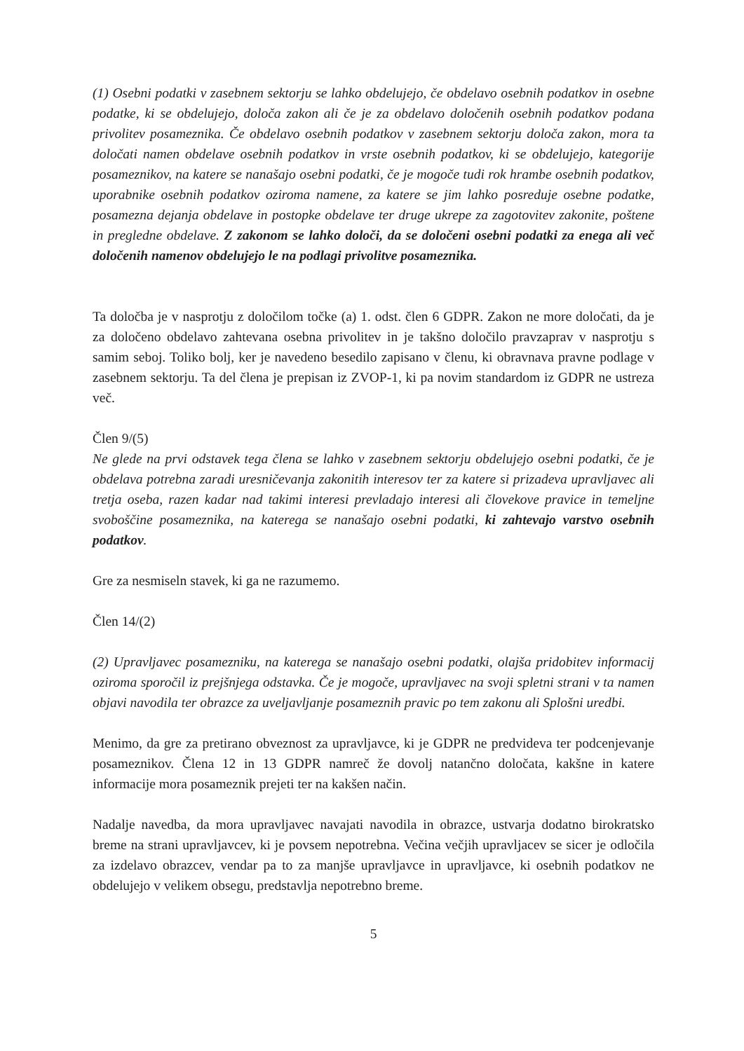(1) Osebni podatki v zasebnem sektorju se lahko obdelujejo, če obdelavo osebnih podatkov in osebne podatke, ki se obdelujejo, določa zakon ali če je za obdelavo določenih osebnih podatkov podana privolitev posameznika. Če obdelavo osebnih podatkov v zasebnem sektorju določa zakon, mora ta določati namen obdelave osebnih podatkov in vrste osebnih podatkov, ki se obdelujejo, kategorije posameznikov, na katere se nanašajo osebni podatki, če je mogoče tudi rok hrambe osebnih podatkov, uporabnike osebnih podatkov oziroma namene, za katere se jim lahko posreduje osebne podatke, posamezna dejanja obdelave in postopke obdelave ter druge ukrepe za zagotovitev zakonite, poštene in pregledne obdelave. Z zakonom se lahko določi, da se določeni osebni podatki za enega ali več določenih namenov obdelujejo le na podlagi privolitve posameznika.
Ta določba je v nasprotju z določilom točke (a) 1. odst. člen 6 GDPR. Zakon ne more določati, da je za določeno obdelavo zahtevana osebna privolitev in je takšno določilo pravzaprav v nasprotju s samim seboj. Toliko bolj, ker je navedeno besedilo zapisano v členu, ki obravnava pravne podlage v zasebnem sektorju. Ta del člena je prepisan iz ZVOP-1, ki pa novim standardom iz GDPR ne ustreza več.
Člen 9/(5)
Ne glede na prvi odstavek tega člena se lahko v zasebnem sektorju obdelujejo osebni podatki, če je obdelava potrebna zaradi uresničevanja zakonitih interesov ter za katere si prizadeva upravljavec ali tretja oseba, razen kadar nad takimi interesi prevladajo interesi ali človekove pravice in temeljne svoboščine posameznika, na katerega se nanašajo osebni podatki, ki zahtevajo varstvo osebnih podatkov.
Gre za nesmiseln stavek, ki ga ne razumemo.
Člen 14/(2)
(2) Upravljavec posamezniku, na katerega se nanašajo osebni podatki, olajša pridobitev informacij oziroma sporočil iz prejšnjega odstavka. Če je mogoče, upravljavec na svoji spletni strani v ta namen objavi navodila ter obrazce za uveljavljanje posameznih pravic po tem zakonu ali Splošni uredbi.
Menimo, da gre za pretirano obveznost za upravljavce, ki je GDPR ne predvideva ter podcenjevanje posameznikov. Člena 12 in 13 GDPR namreč že dovolj natančno določata, kakšne in katere informacije mora posameznik prejeti ter na kakšen način.
Nadalje navedba, da mora upravljavec navajati navodila in obrazce, ustvarja dodatno birokratsko breme na strani upravljavcev, ki je povsem nepotrebna. Večina večjih upravljacev se sicer je odločila za izdelavo obrazcev, vendar pa to za manjše upravljavce in upravljavce, ki osebnih podatkov ne obdelujejo v velikem obsegu, predstavlja nepotrebno breme.
5